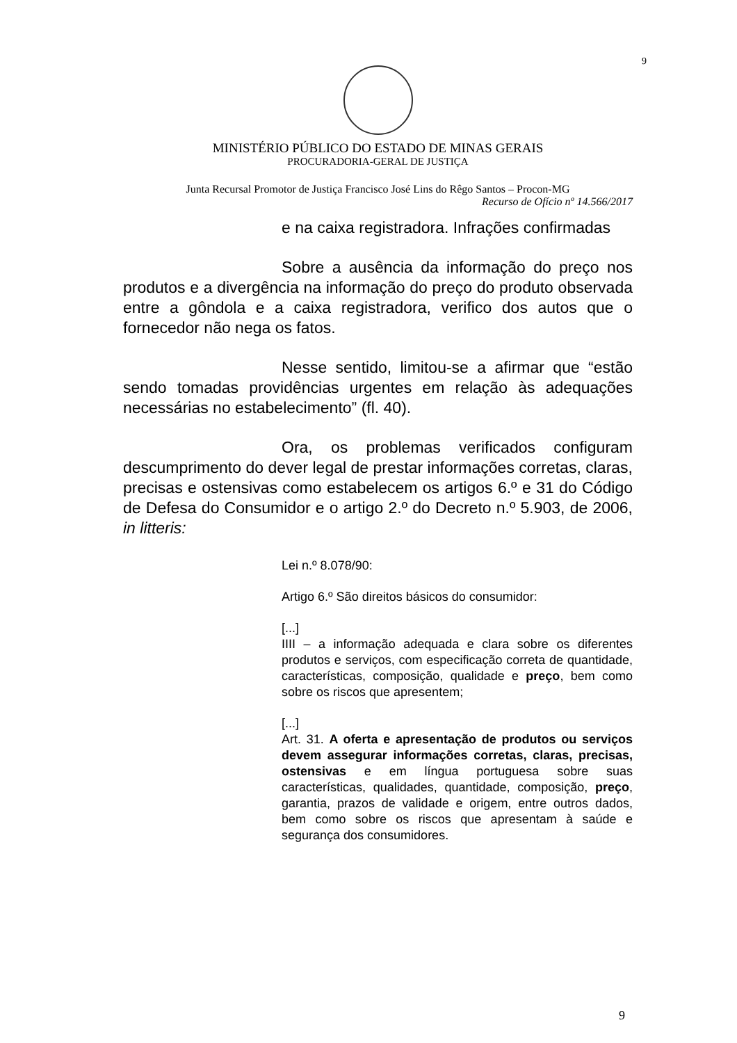9
MINISTÉRIO PÚBLICO DO ESTADO DE MINAS GERAIS
PROCURADORIA-GERAL DE JUSTIÇA
Junta Recursal Promotor de Justiça Francisco José Lins do Rêgo Santos – Procon-MG
Recurso de Ofício nº 14.566/2017
e na caixa registradora. Infrações confirmadas
Sobre a ausência da informação do preço nos produtos e a divergência na informação do preço do produto observada entre a gôndola e a caixa registradora, verifico dos autos que o fornecedor não nega os fatos.
Nesse sentido, limitou-se a afirmar que “estão sendo tomadas providências urgentes em relação às adequações necessárias no estabelecimento” (fl. 40).
Ora, os problemas verificados configuram descumprimento do dever legal de prestar informações corretas, claras, precisas e ostensivas como estabelecem os artigos 6.º e 31 do Código de Defesa do Consumidor e o artigo 2.º do Decreto n.º 5.903, de 2006, in litteris:
Lei n.º 8.078/90:
Artigo 6.º São direitos básicos do consumidor:
[...]
IIII – a informação adequada e clara sobre os diferentes produtos e serviços, com especificação correta de quantidade, características, composição, qualidade e preço, bem como sobre os riscos que apresentem;
[...]
Art. 31. A oferta e apresentação de produtos ou serviços devem assegurar informações corretas, claras, precisas, ostensivas e em língua portuguesa sobre suas características, qualidades, quantidade, composição, preço, garantia, prazos de validade e origem, entre outros dados, bem como sobre os riscos que apresentam à saúde e segurança dos consumidores.
9